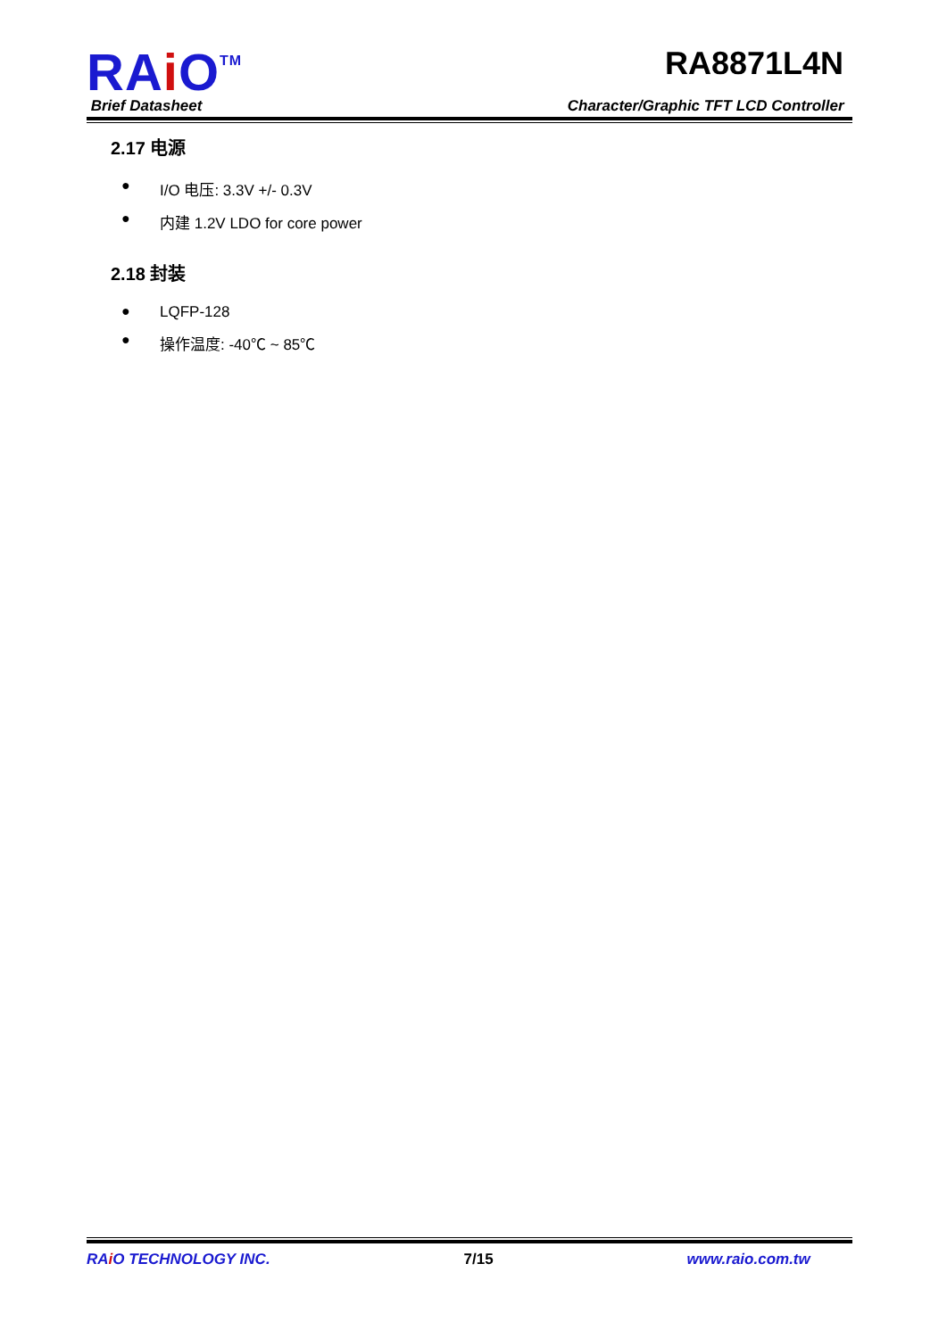RAi O<sup>TM</sup>
RA8871L4N
Brief Datasheet Character/Graphic TFT LCD Controller
2.17 电源
● I/O 电压: 3.3V +/- 0.3V
● 内建 1.2V LDO for core power
2.18 封装
● LQFP-128
● 操作温度: -40℃ ~ 85℃
RAi O TECHNOLOGY INC. 7/15 www.raio.com.tw